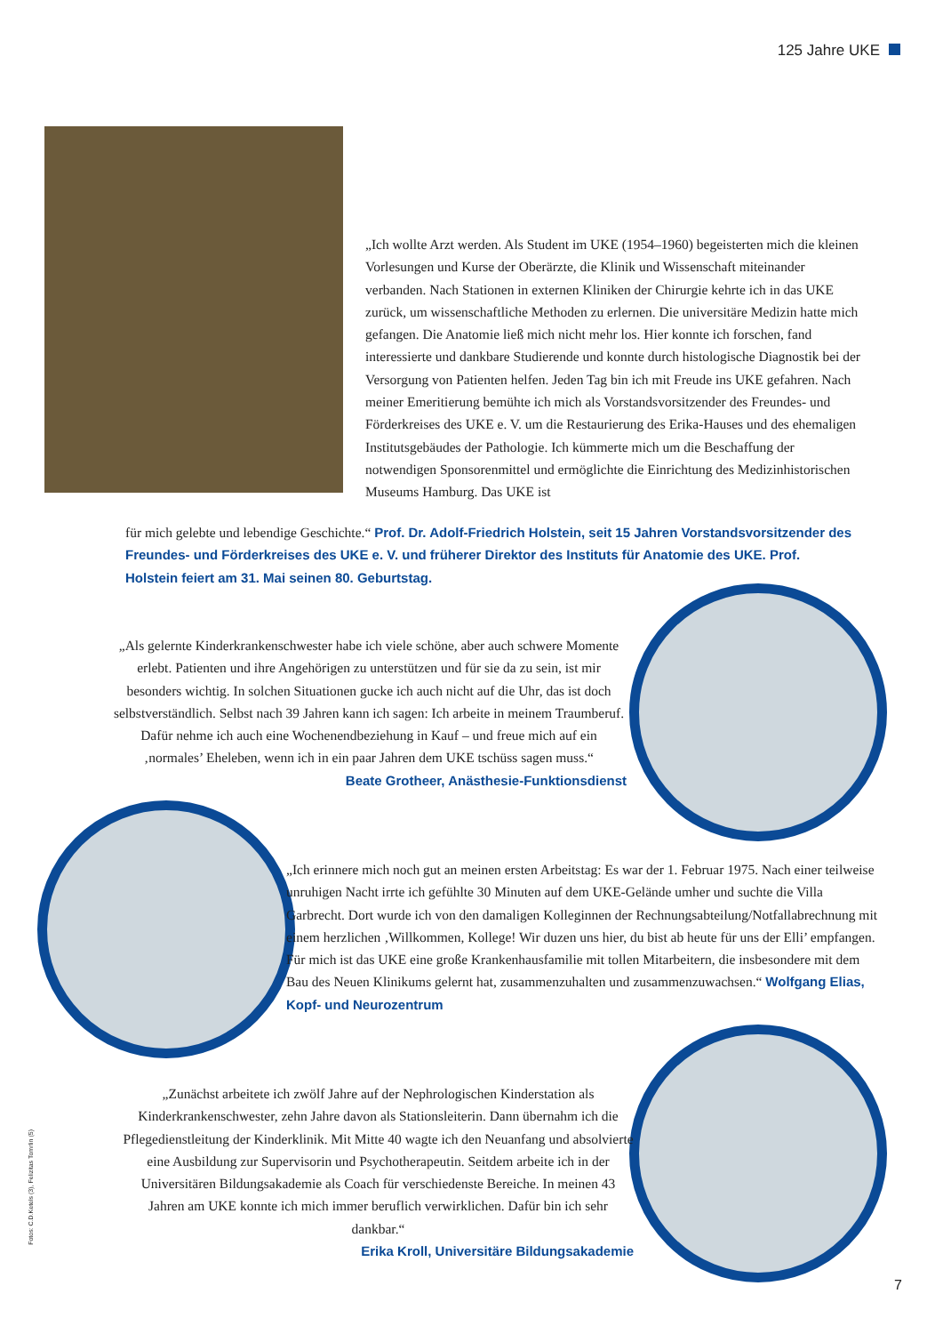125 Jahre UKE
„Ich wollte Arzt werden. Als Student im UKE (1954–1960) begeisterten mich die kleinen Vorlesungen und Kurse der Oberärzte, die Klinik und Wissenschaft miteinander verbanden. Nach Stationen in externen Kliniken der Chirurgie kehrte ich in das UKE zurück, um wissenschaftliche Methoden zu erlernen. Die universitäre Medizin hatte mich gefangen. Die Anatomie ließ mich nicht mehr los. Hier konnte ich forschen, fand interessierte und dankbare Studierende und konnte durch histologische Diagnostik bei der Versorgung von Patienten helfen. Jeden Tag bin ich mit Freude ins UKE gefahren. Nach meiner Emeritierung bemühte ich mich als Vorstandsvorsitzender des Freundes- und Förderkreises des UKE e. V. um die Restaurierung des Erika-Hauses und des ehemaligen Institutsgebäudes der Pathologie. Ich kümmerte mich um die Beschaffung der notwendigen Sponsorenmittel und ermöglichte die Einrichtung des Medizinhistorischen Museums Hamburg. Das UKE ist
für mich gelebte und lebendige Geschichte.“ Prof. Dr. Adolf-Friedrich Holstein, seit 15 Jahren Vorstandsvorsitzender des Freundes- und Förderkreises des UKE e. V. und früherer Direktor des Instituts für Anatomie des UKE. Prof. Holstein feiert am 31. Mai seinen 80. Geburtstag.
„Als gelernte Kinderkrankenschwester habe ich viele schöne, aber auch schwere Momente erlebt. Patienten und ihre Angehörigen zu unterstützen und für sie da zu sein, ist mir besonders wichtig. In solchen Situationen gucke ich auch nicht auf die Uhr, das ist doch selbstverständlich. Selbst nach 39 Jahren kann ich sagen: Ich arbeite in meinem Traumberuf. Dafür nehme ich auch eine Wochenendbeziehung in Kauf – und freue mich auf ein ‚normales’ Eheleben, wenn ich in ein paar Jahren dem UKE tschüss sagen muss.“
Beate Grotheer, Anästhesie-Funktionsdienst
„Ich erinnere mich noch gut an meinen ersten Arbeitstag: Es war der 1. Februar 1975. Nach einer teilweise unruhigen Nacht irrte ich gefühlte 30 Minuten auf dem UKE-Gelände umher und suchte die Villa Garbrecht. Dort wurde ich von den damaligen Kolleginnen der Rechnungsabteilung/Notfallabrechnung mit einem herzlichen ‚Willkommen, Kollege! Wir duzen uns hier, du bist ab heute für uns der Elli’ empfangen. Für mich ist das UKE eine große Krankenhausfamilie mit tollen Mitarbeitern, die insbesondere mit dem Bau des Neuen Klinikums gelernt hat, zusammenzuhalten und zusammenzuwachsen.“ Wolfgang Elias, Kopf- und Neurozentrum
„Zunächst arbeitete ich zwölf Jahre auf der Nephrologischen Kinderstation als Kinderkrankenschwester, zehn Jahre davon als Stationsleiterin. Dann übernahm ich die Pflegedienstleitung der Kinderklinik. Mit Mitte 40 wagte ich den Neuanfang und absolvierte eine Ausbildung zur Supervisorin und Psychotherapeutin. Seitdem arbeite ich in der Universitären Bildungsakademie als Coach für verschiedenste Bereiche. In meinen 43 Jahren am UKE konnte ich mich immer beruflich verwirklichen. Dafür bin ich sehr dankbar.“
Erika Kroll, Universitäre Bildungsakademie
Fotos: C.D.Ketels (3), Felizitas Tomrlin (5)
7